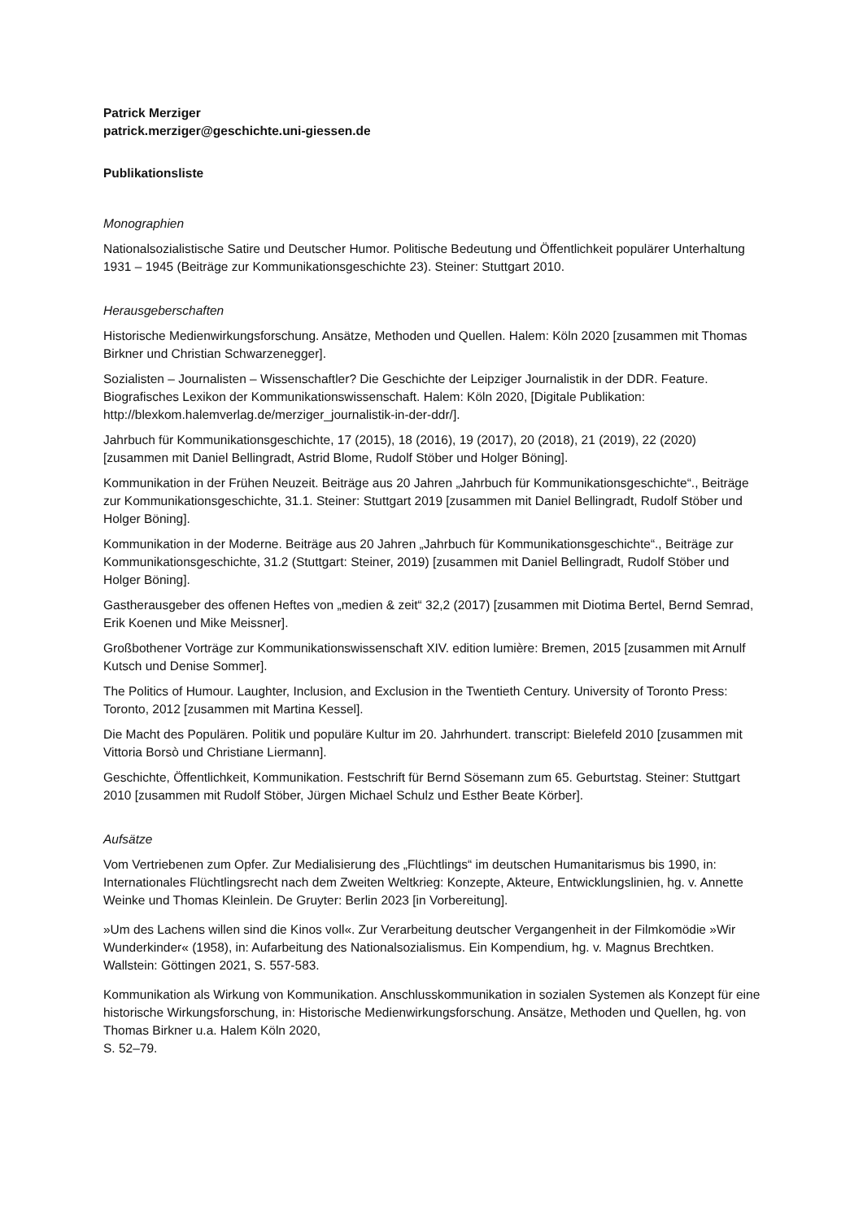Patrick Merziger
patrick.merziger@geschichte.uni-giessen.de
Publikationsliste
Monographien
Nationalsozialistische Satire und Deutscher Humor. Politische Bedeutung und Öffentlichkeit populärer Unterhaltung 1931 – 1945 (Beiträge zur Kommunikationsgeschichte 23). Steiner: Stuttgart 2010.
Herausgeberschaften
Historische Medienwirkungsforschung. Ansätze, Methoden und Quellen. Halem: Köln 2020 [zusammen mit Thomas Birkner und Christian Schwarzenegger].
Sozialisten – Journalisten – Wissenschaftler? Die Geschichte der Leipziger Journalistik in der DDR. Feature. Biografisches Lexikon der Kommunikationswissenschaft. Halem: Köln 2020, [Digitale Publikation: http://blexkom.halemverlag.de/merziger_journalistik-in-der-ddr/].
Jahrbuch für Kommunikationsgeschichte, 17 (2015), 18 (2016), 19 (2017), 20 (2018), 21 (2019), 22 (2020) [zusammen mit Daniel Bellingradt, Astrid Blome, Rudolf Stöber und Holger Böning].
Kommunikation in der Frühen Neuzeit. Beiträge aus 20 Jahren „Jahrbuch für Kommunikationsgeschichte“., Beiträge zur Kommunikationsgeschichte, 31.1. Steiner: Stuttgart 2019 [zusammen mit Daniel Bellingradt, Rudolf Stöber und Holger Böning].
Kommunikation in der Moderne. Beiträge aus 20 Jahren „Jahrbuch für Kommunikationsgeschichte“., Beiträge zur Kommunikationsgeschichte, 31.2 (Stuttgart: Steiner, 2019) [zusammen mit Daniel Bellingradt, Rudolf Stöber und Holger Böning].
Gastherausgeber des offenen Heftes von „medien & zeit“ 32,2 (2017) [zusammen mit Diotima Bertel, Bernd Semrad, Erik Koenen und Mike Meissner].
Großbothener Vorträge zur Kommunikationswissenschaft XIV. edition lumière: Bremen, 2015 [zusammen mit Arnulf Kutsch und Denise Sommer].
The Politics of Humour. Laughter, Inclusion, and Exclusion in the Twentieth Century. University of Toronto Press: Toronto, 2012 [zusammen mit Martina Kessel].
Die Macht des Populären. Politik und populäre Kultur im 20. Jahrhundert. transcript: Bielefeld 2010 [zusammen mit Vittoria Borsò und Christiane Liermann].
Geschichte, Öffentlichkeit, Kommunikation. Festschrift für Bernd Sösemann zum 65. Geburtstag. Steiner: Stuttgart 2010 [zusammen mit Rudolf Stöber, Jürgen Michael Schulz und Esther Beate Körber].
Aufsätze
Vom Vertriebenen zum Opfer. Zur Medialisierung des „Flüchtlings“ im deutschen Humanitarismus bis 1990, in: Internationales Flüchtlingsrecht nach dem Zweiten Weltkrieg: Konzepte, Akteure, Entwicklungslinien, hg. v. Annette Weinke und Thomas Kleinlein. De Gruyter: Berlin 2023 [in Vorbereitung].
»Um des Lachens willen sind die Kinos voll«. Zur Verarbeitung deutscher Vergangenheit in der Filmkomödie »Wir Wunderkinder« (1958), in: Aufarbeitung des Nationalsozialismus. Ein Kompendium, hg. v. Magnus Brechtken. Wallstein: Göttingen 2021, S. 557-583.
Kommunikation als Wirkung von Kommunikation. Anschlusskommunikation in sozialen Systemen als Konzept für eine historische Wirkungsforschung, in: Historische Medienwirkungsforschung. Ansätze, Methoden und Quellen, hg. von Thomas Birkner u.a. Halem Köln 2020,
S. 52–79.